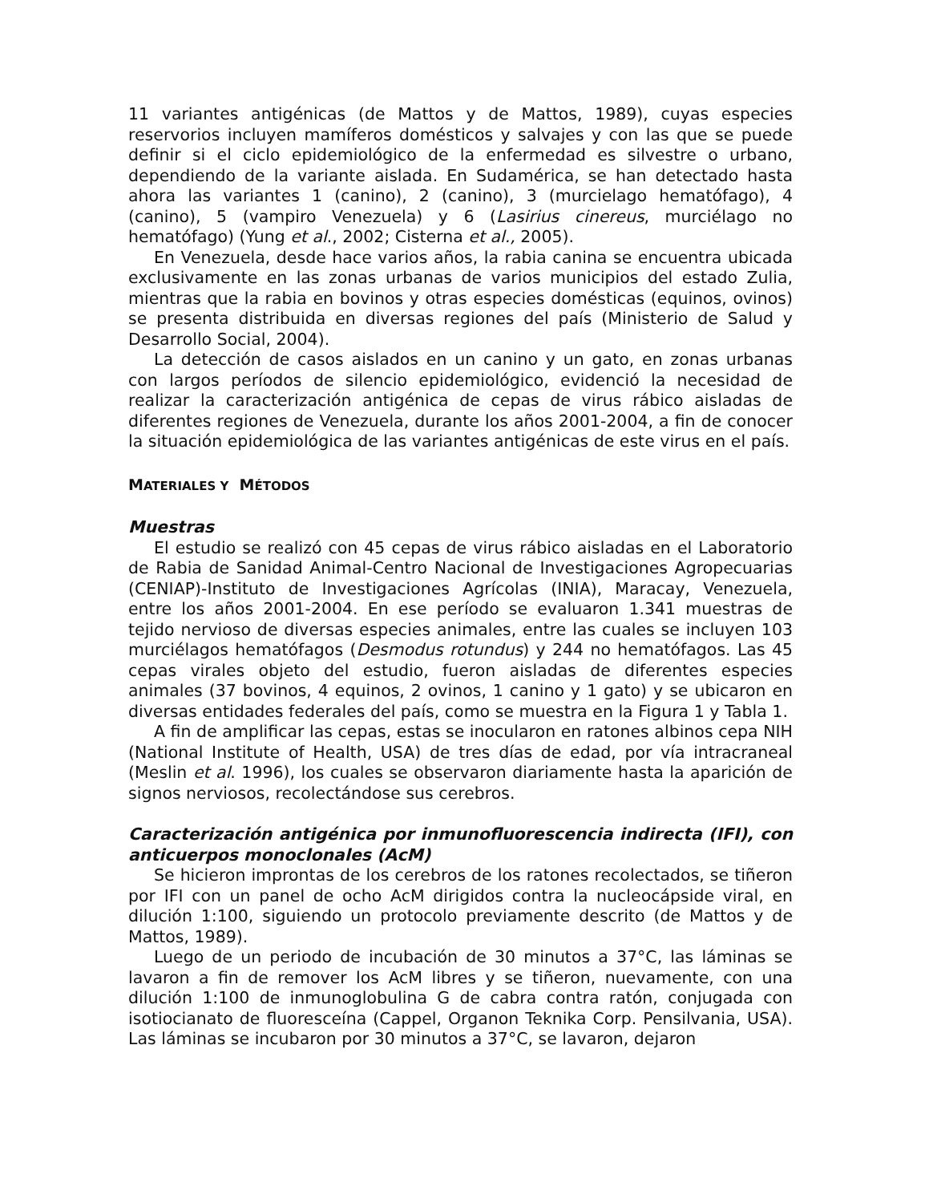11 variantes antigénicas (de Mattos y de Mattos, 1989), cuyas especies reservorios incluyen mamíferos domésticos y salvajes y con las que se puede definir si el ciclo epidemiológico de la enfermedad es silvestre o urbano, dependiendo de la variante aislada. En Sudamérica, se han detectado hasta ahora las variantes 1 (canino), 2 (canino), 3 (murcielago hematófago), 4 (canino), 5 (vampiro Venezuela) y 6 (Lasirius cinereus, murciélago no hematófago) (Yung et al., 2002; Cisterna et al., 2005).
En Venezuela, desde hace varios años, la rabia canina se encuentra ubicada exclusivamente en las zonas urbanas de varios municipios del estado Zulia, mientras que la rabia en bovinos y otras especies domésticas (equinos, ovinos) se presenta distribuida en diversas regiones del país (Ministerio de Salud y Desarrollo Social, 2004).
La detección de casos aislados en un canino y un gato, en zonas urbanas con largos períodos de silencio epidemiológico, evidenció la necesidad de realizar la caracterización antigénica de cepas de virus rábico aisladas de diferentes regiones de Venezuela, durante los años 2001-2004, a fin de conocer la situación epidemiológica de las variantes antigénicas de este virus en el país.
MATERIALES Y MÉTODOS
Muestras
El estudio se realizó con 45 cepas de virus rábico aisladas en el Laboratorio de Rabia de Sanidad Animal-Centro Nacional de Investigaciones Agropecuarias (CENIAP)-Instituto de Investigaciones Agrícolas (INIA), Maracay, Venezuela, entre los años 2001-2004. En ese período se evaluaron 1.341 muestras de tejido nervioso de diversas especies animales, entre las cuales se incluyen 103 murciélagos hematófagos (Desmodus rotundus) y 244 no hematófagos. Las 45 cepas virales objeto del estudio, fueron aisladas de diferentes especies animales (37 bovinos, 4 equinos, 2 ovinos, 1 canino y 1 gato) y se ubicaron en diversas entidades federales del país, como se muestra en la Figura 1 y Tabla 1.
A fin de amplificar las cepas, estas se inocularon en ratones albinos cepa NIH (National Institute of Health, USA) de tres días de edad, por vía intracraneal (Meslin et al. 1996), los cuales se observaron diariamente hasta la aparición de signos nerviosos, recolectándose sus cerebros.
Caracterización antigénica por inmunofluorescencia indirecta (IFI), con anticuerpos monoclonales (AcM)
Se hicieron improntas de los cerebros de los ratones recolectados, se tiñeron por IFI con un panel de ocho AcM dirigidos contra la nucleocápside viral, en dilución 1:100, siguiendo un protocolo previamente descrito (de Mattos y de Mattos, 1989).
Luego de un periodo de incubación de 30 minutos a 37°C, las láminas se lavaron a fin de remover los AcM libres y se tiñeron, nuevamente, con una dilución 1:100 de inmunoglobulina G de cabra contra ratón, conjugada con isotiocianato de fluoresceína (Cappel, Organon Teknika Corp. Pensilvania, USA). Las láminas se incubaron por 30 minutos a 37°C, se lavaron, dejaron